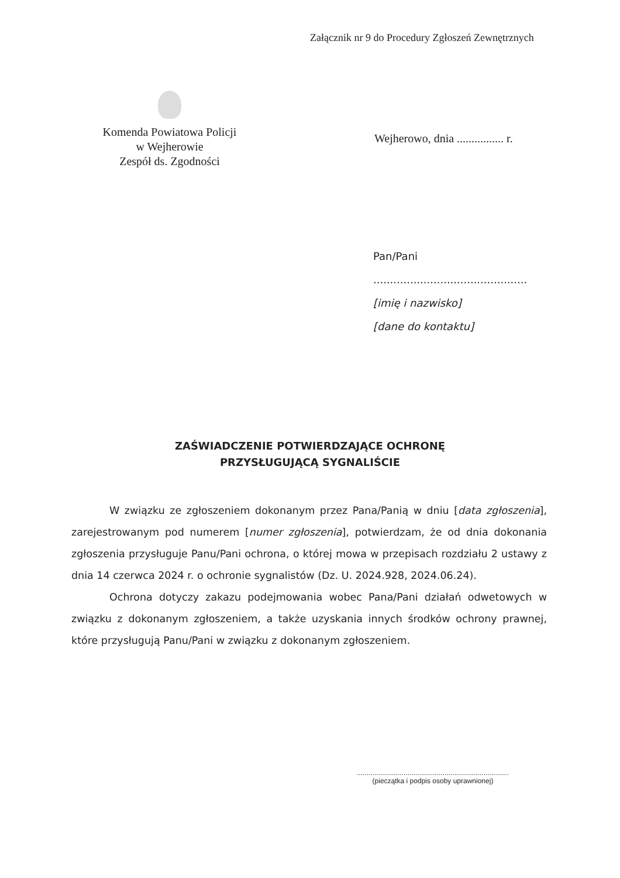Załącznik nr 9 do Procedury Zgłoszeń Zewnętrznych
Komenda Powiatowa Policji
w Wejherowie
Zespół ds. Zgodności
Wejherowo, dnia ................ r.
Pan/Pani
..............................................
[imię i nazwisko]
[dane do kontaktu]
ZAŚWIADCZENIE POTWIERDZAJĄCE OCHRONĘ
PRZYSŁUGUJĄCĄ SYGNALIŚCIE
W związku ze zgłoszeniem dokonanym przez Pana/Panią w dniu [data zgłoszenia], zarejestrowanym pod numerem [numer zgłoszenia], potwierdzam, że od dnia dokonania zgłoszenia przysługuje Panu/Pani ochrona, o której mowa w przepisach rozdziału 2 ustawy z dnia 14 czerwca 2024 r. o ochronie sygnalistów (Dz. U. 2024.928, 2024.06.24).
Ochrona dotyczy zakazu podejmowania wobec Pana/Pani działań odwetowych w związku z dokonanym zgłoszeniem, a także uzyskania innych środków ochrony prawnej, które przysługują Panu/Pani w związku z dokonanym zgłoszeniem.
..............................................................................
(pieczątka i podpis osoby uprawnionej)